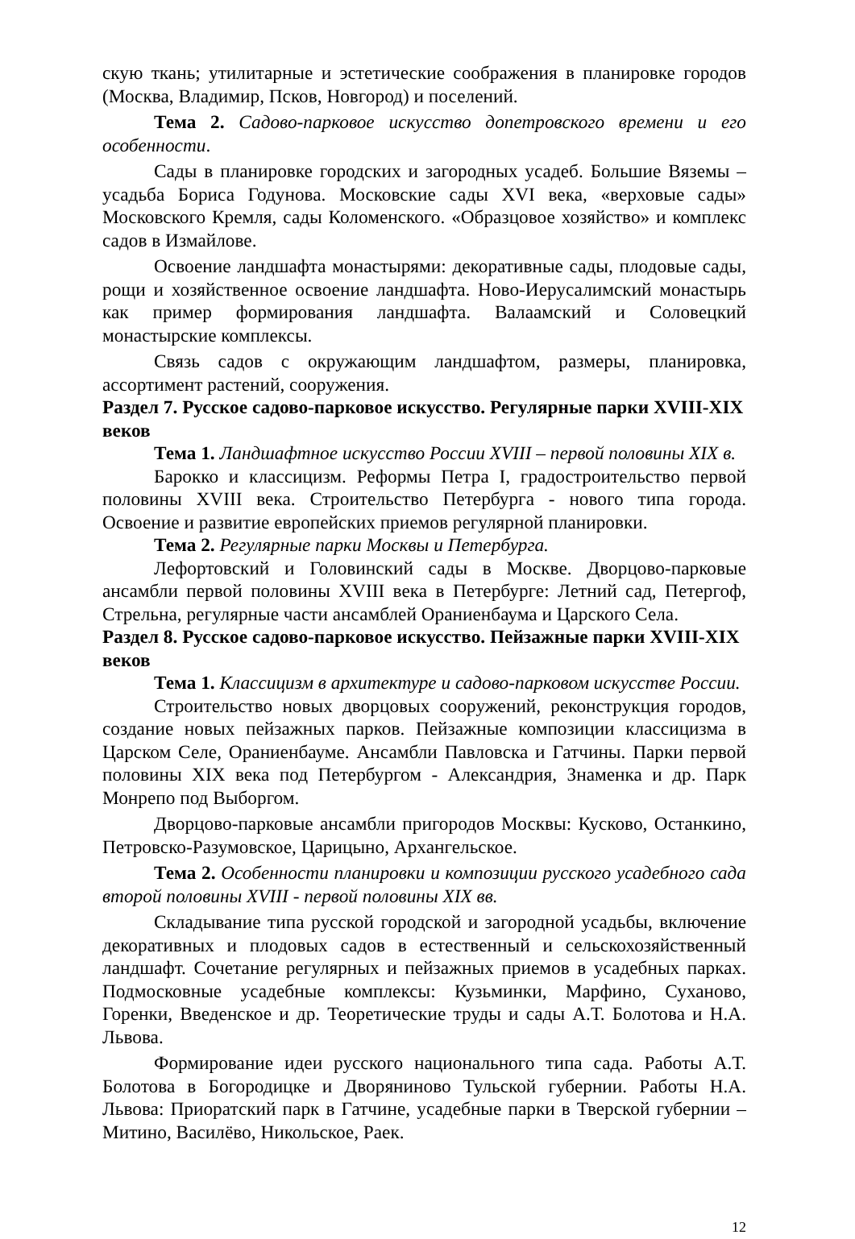скую ткань; утилитарные и эстетические соображения в планировке городов (Москва, Владимир, Псков, Новгород) и поселений.
Тема 2. Садово-парковое искусство допетровского времени и его особенности.
Сады в планировке городских и загородных усадеб. Большие Вяземы – усадьба Бориса Годунова. Московские сады XVI века, «верховые сады» Московского Кремля, сады Коломенского. «Образцовое хозяйство» и комплекс садов в Измайлове.
Освоение ландшафта монастырями: декоративные сады, плодовые сады, рощи и хозяйственное освоение ландшафта. Ново-Иерусалимский монастырь как пример формирования ландшафта. Валаамский и Соловецкий монастырские комплексы.
Связь садов с окружающим ландшафтом, размеры, планировка, ассортимент растений, сооружения.
Раздел 7. Русское садово-парковое искусство. Регулярные парки XVIII-XIX веков
Тема 1. Ландшафтное искусство России XVIII – первой половины XIX в.
Барокко и классицизм. Реформы Петра I, градостроительство первой половины XVIII века. Строительство Петербурга - нового типа города. Освоение и развитие европейских приемов регулярной планировки.
Тема 2. Регулярные парки Москвы и Петербурга.
Лефортовский и Головинский сады в Москве. Дворцово-парковые ансамбли первой половины XVIII века в Петербурге: Летний сад, Петергоф, Стрельна, регулярные части ансамблей Ораниенбаума и Царского Села.
Раздел 8. Русское садово-парковое искусство. Пейзажные парки XVIII-XIX веков
Тема 1. Классицизм в архитектуре и садово-парковом искусстве России.
Строительство новых дворцовых сооружений, реконструкция городов, создание новых пейзажных парков. Пейзажные композиции классицизма в Царском Селе, Ораниенбауме. Ансамбли Павловска и Гатчины. Парки первой половины XIX века под Петербургом - Александрия, Знаменка и др. Парк Монрепо под Выборгом.
Дворцово-парковые ансамбли пригородов Москвы: Кусково, Останкино, Петровско-Разумовское, Царицыно, Архангельское.
Тема 2. Особенности планировки и композиции русского усадебного сада второй половины XVIII - первой половины XIX вв.
Складывание типа русской городской и загородной усадьбы, включение декоративных и плодовых садов в естественный и сельскохозяйственный ландшафт. Сочетание регулярных и пейзажных приемов в усадебных парках. Подмосковные усадебные комплексы: Кузьминки, Марфино, Суханово, Горенки, Введенское и др. Теоретические труды и сады А.Т. Болотова и Н.А. Львова.
Формирование идеи русского национального типа сада. Работы А.Т. Болотова в Богородицке и Дворяниново Тульской губернии. Работы Н.А. Львова: Приоратский парк в Гатчине, усадебные парки в Тверской губернии – Митино, Василёво, Никольское, Раек.
12